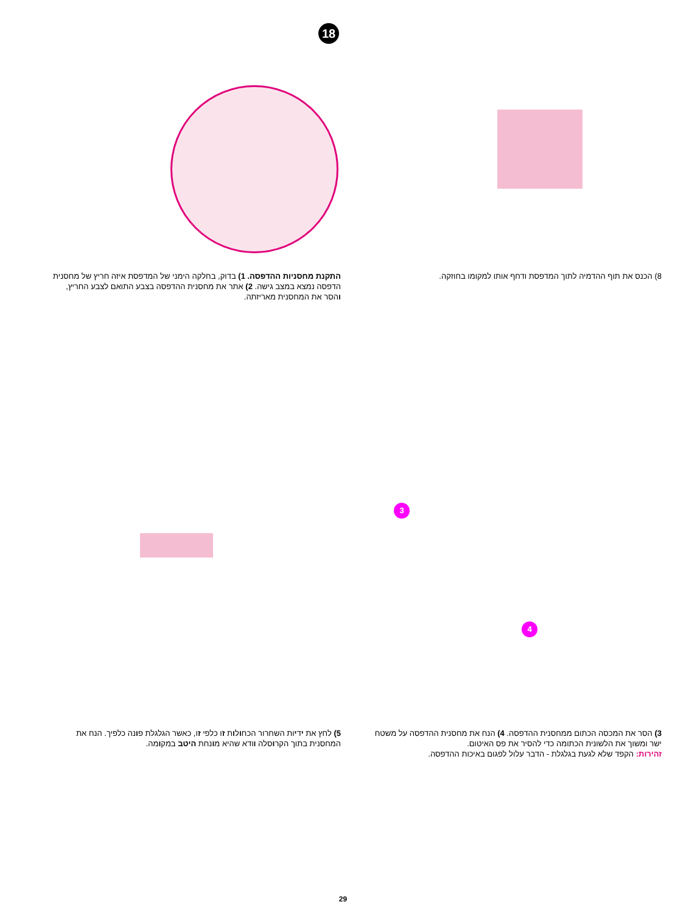18
התקנת מחסניות ההדפסה. 1) בדוק, בחלקה הימני של המדפסת איזה חריץ של מחסנית הדפסה נמצא במצב גישה. 2) אתר את מחסנית ההדפסה בצבע התואם לצבע החריץ, והסר את המחסנית מאריזתה.
8) הכנס את תוף ההדמיה לתוך המדפסת ודחף אותו למקומו בחוזקה.
3
4
5) לחץ את ידיות השחרור הכחולות זו כלפי זו, כאשר הגלגלת פונה כלפיך. הנח את המחסנית בתוך הקרוסלה וודא שהיא מונחת היטב במקומה.
3) הסר את המכסה הכתום ממחסנית ההדפסה. 4) הנח את מחסנית ההדפסה על משטח ישר ומשוך את הלשונית הכתומה כדי להסיר את פס האיטום.
זהירות: הקפד שלא לגעת בגלגלת - הדבר עלול לפגום באיכות ההדפסה.
29